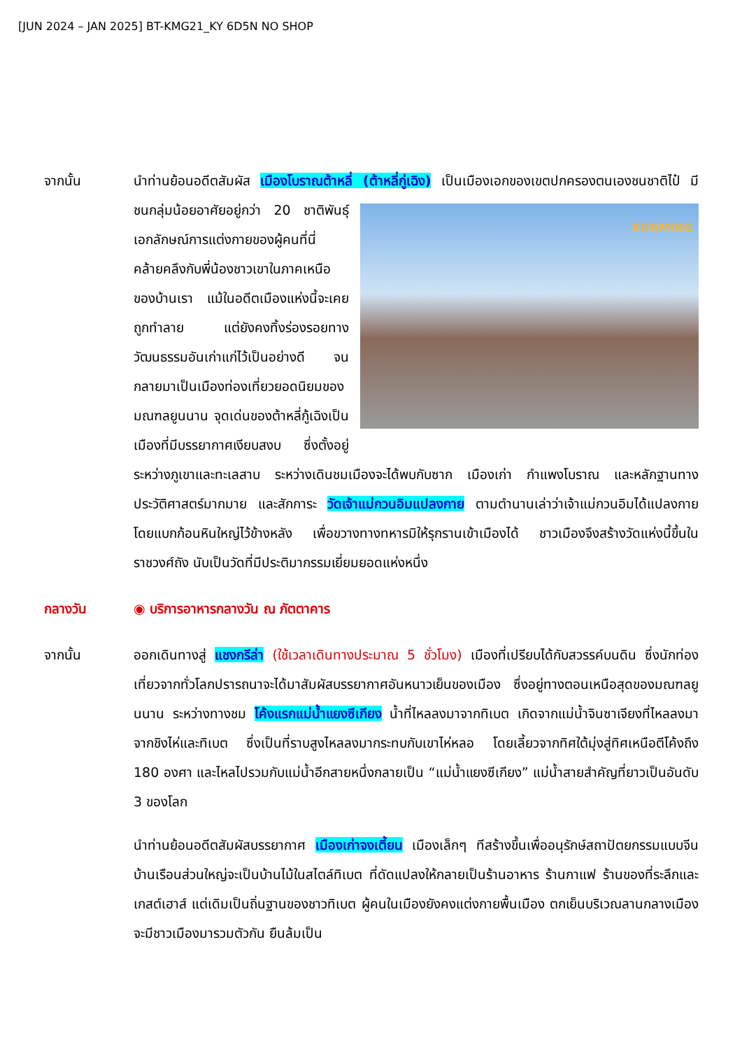[JUN 2024 – JAN 2025] BT-KMG21_KY 6D5N NO SHOP
จากนั้น นำท่านย้อนอดีตสัมผัส เมืองโบราณต้าหลี่ (ต้าหลี่กู่เฉิง) เป็นเมืองเอกของเขตปกครองตนเองชนชาติไป๋
KUNMING
มีชนกลุ่มน้อยอาศัยอยู่กว่า 20 ชาติพันธุ์ เอกลักษณ์การแต่งกายของผู้คนที่นี่ คล้ายคลึงกับพี่น้องชาวเขาในภาคเหนือของบ้านเรา แม้ในอดีตเมืองแห่งนี้จะเคยถูกทำลาย แต่ยังคงทิ้งร่องรอยทางวัฒนธรรมอันเก่าแก่ไว้เป็นอย่างดี จนกลายมาเป็นเมืองท่องเที่ยวยอดนิยมของมณฑลยูนนาน จุดเด่นของต้าหลี่กู้เฉิงเป็นเมืองที่มีบรรยากาศเงียบสงบ ซึ่งตั้งอยู่ระหว่างภูเขาและทะเลสาบ ระหว่างเดินชมเมืองจะได้พบกับซาก เมืองเก่า กำแพงโบราณ และหลักฐานทางประวัติศาสตร์มากมาย และสักการะ วัดเจ้าแม่กวนอิมแปลงกาย ตามตำนานเล่าว่าเจ้าแม่กวนอิมได้แปลงกายโดยแบกก้อนหินใหญ่ไว้ข้างหลัง เพื่อขวางทางทหารมิให้รุกรานเข้าเมืองได้ ชาวเมืองจึงสร้างวัดแห่งนี้ขึ้นในราชวงศ์ถัง นับเป็นวัดที่มีประติมากรรมเยี่ยมยอดแห่งหนึ่ง
กลางวัน ◉ บริการอาหารกลางวัน ณ ภัตตาคาร
จากนั้น ออกเดินทางสู่ แชงกรีล่า (ใช้เวลาเดินทางประมาณ 5 ชั่วโมง) เมืองที่เปรียบได้กับสวรรค์บนดิน ซึ่งนักท่องเที่ยวจากทั่วโลกปรารถนาจะได้มาสัมผัสบรรยากาศอันหนาวเย็นของเมือง ซึ่งอยู่ทางตอนเหนือสุดของมณฑลยูนนาน ระหว่างทางชม โค้งแรกแม่น้ำแยงซีเกียง น้ำที่ไหลลงมาจากทิเบต เกิดจากแม่น้ำจินซาเจียงที่ไหลลงมาจากชิงไห่และทิเบต ซึ่งเป็นที่ราบสูงไหลลงมากระทบกับเขาไห่หลอ โดยเลี้ยวจากทิศใต้มุ่งสู่ทิศเหนือตีโค้งถึง 180 องศา และไหลไปรวมกับแม่น้ำอีกสายหนึ่งกลายเป็น “แม่น้ำแยงซีเกียง” แม่น้ำสายสำคัญที่ยาวเป็นอันดับ 3 ของโลก
นำท่านย้อนอดีตสัมผัสบรรยากาศ เมืองเก่าจงเตี้ยน เมืองเล็กๆ ทีสร้างขึ้นเพื่ออนุรักษ์สถาปัตยกรรมแบบจีน บ้านเรือนส่วนใหญ่จะเป็นบ้านไม้ในสไตล์ทิเบต ที่ดัดแปลงให้กลายเป็นร้านอาหาร ร้านกาแฟ ร้านของที่ระลึกและเกสต์เฮาส์ แต่เดิมเป็นถิ่นฐานของชาวทิเบต ผู้คนในเมืองยังคงแต่งกายพื้นเมือง ตกเย็นบริเวณลานกลางเมืองจะมีชาวเมืองมารวมตัวกัน ยืนล้มเป็น